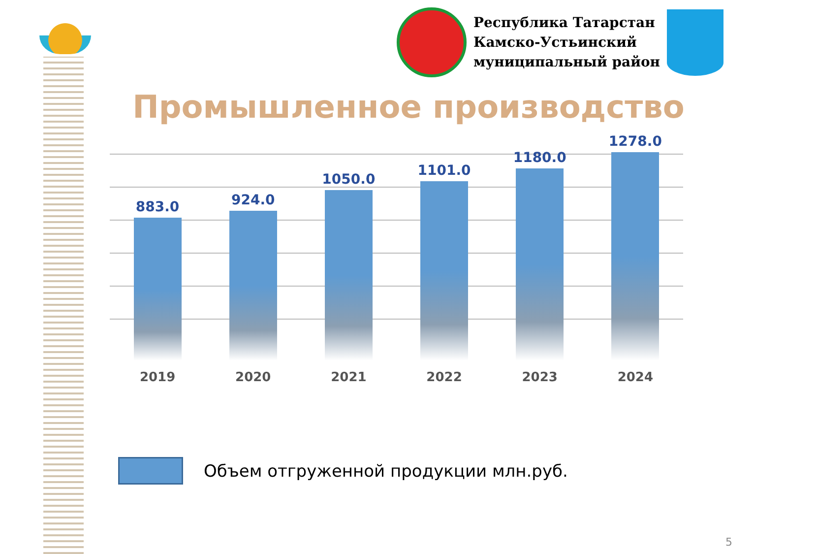Республика Татарстан
Камско-Устьинский
муниципальный район
Промышленное производство
883.0
2019
924.0
2020
1050.0
2021
1101.0
2022
1180.0
2023
1278.0
2024
Объем отгруженной продукции млн.руб.
5